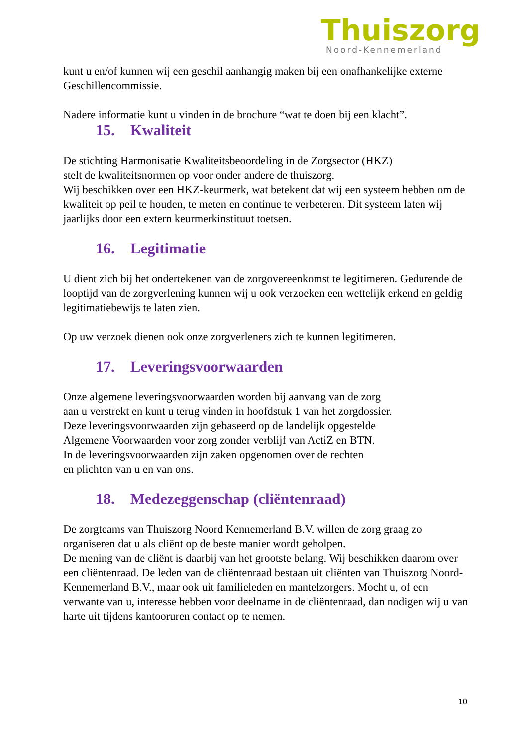Thuiszorg
Noord-Kennemerland
kunt u en/of kunnen wij een geschil aanhangig maken bij een onafhankelijke externe Geschillencommissie.
Nadere informatie kunt u vinden in de brochure “wat te doen bij een klacht”.
15. Kwaliteit
De stichting Harmonisatie Kwaliteitsbeoordeling in de Zorgsector (HKZ)
stelt de kwaliteitsnormen op voor onder andere de thuiszorg.
Wij beschikken over een HKZ-keurmerk, wat betekent dat wij een systeem hebben om de kwaliteit op peil te houden, te meten en continue te verbeteren. Dit systeem laten wij jaarlijks door een extern keurmerkinstituut toetsen.
16. Legitimatie
U dient zich bij het ondertekenen van de zorgovereenkomst te legitimeren. Gedurende de looptijd van de zorgverlening kunnen wij u ook verzoeken een wettelijk erkend en geldig legitimatiebewijs te laten zien.
Op uw verzoek dienen ook onze zorgverleners zich te kunnen legitimeren.
17. Leveringsvoorwaarden
Onze algemene leveringsvoorwaarden worden bij aanvang van de zorg
aan u verstrekt en kunt u terug vinden in hoofdstuk 1 van het zorgdossier.
Deze leveringsvoorwaarden zijn gebaseerd op de landelijk opgestelde
Algemene Voorwaarden voor zorg zonder verblijf van ActiZ en BTN.
In de leveringsvoorwaarden zijn zaken opgenomen over de rechten
en plichten van u en van ons.
18. Medezeggenschap (cliëntenraad)
De zorgteams van Thuiszorg Noord Kennemerland B.V. willen de zorg graag zo organiseren dat u als cliënt op de beste manier wordt geholpen.
De mening van de cliënt is daarbij van het grootste belang. Wij beschikken daarom over een cliëntenraad. De leden van de cliëntenraad bestaan uit cliënten van Thuiszorg Noord-Kennemerland B.V., maar ook uit familieleden en mantelzorgers. Mocht u, of een verwante van u, interesse hebben voor deelname in de cliëntenraad, dan nodigen wij u van harte uit tijdens kantooruren contact op te nemen.
10